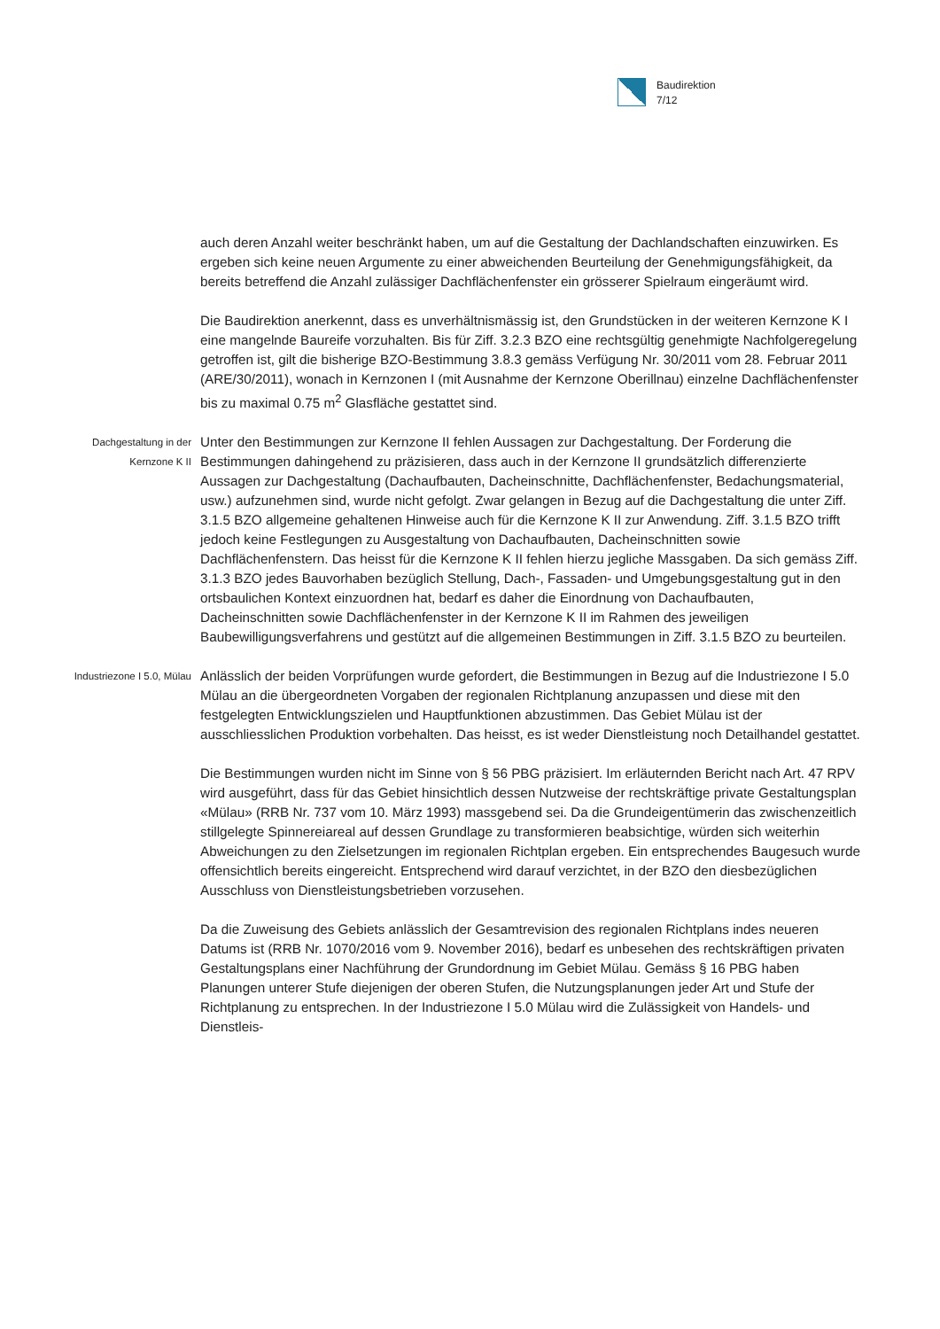Baudirektion
7/12
auch deren Anzahl weiter beschränkt haben, um auf die Gestaltung der Dachlandschaften einzuwirken. Es ergeben sich keine neuen Argumente zu einer abweichenden Beurteilung der Genehmigungsfähigkeit, da bereits betreffend die Anzahl zulässiger Dachflächenfenster ein grösserer Spielraum eingeräumt wird.
Die Baudirektion anerkennt, dass es unverhältnismässig ist, den Grundstücken in der weiteren Kernzone K I eine mangelnde Baureife vorzuhalten. Bis für Ziff. 3.2.3 BZO eine rechtsgültig genehmigte Nachfolgeregelung getroffen ist, gilt die bisherige BZO-Bestimmung 3.8.3 gemäss Verfügung Nr. 30/2011 vom 28. Februar 2011 (ARE/30/2011), wonach in Kernzonen I (mit Ausnahme der Kernzone Oberillnau) einzelne Dachflächenfenster bis zu maximal 0.75 m<sup>2</sup> Glasfläche gestattet sind.
Dachgestaltung in der Kernzone K II
Unter den Bestimmungen zur Kernzone II fehlen Aussagen zur Dachgestaltung. Der Forderung die Bestimmungen dahingehend zu präzisieren, dass auch in der Kernzone II grundsätzlich differenzierte Aussagen zur Dachgestaltung (Dachaufbauten, Dacheinschnitte, Dachflächenfenster, Bedachungsmaterial, usw.) aufzunehmen sind, wurde nicht gefolgt. Zwar gelangen in Bezug auf die Dachgestaltung die unter Ziff. 3.1.5 BZO allgemeine gehaltenen Hinweise auch für die Kernzone K II zur Anwendung. Ziff. 3.1.5 BZO trifft jedoch keine Festlegungen zu Ausgestaltung von Dachaufbauten, Dacheinschnitten sowie Dachflächenfenstern. Das heisst für die Kernzone K II fehlen hierzu jegliche Massgaben. Da sich gemäss Ziff. 3.1.3 BZO jedes Bauvorhaben bezüglich Stellung, Dach-, Fassaden- und Umgebungsgestaltung gut in den ortsbaulichen Kontext einzuordnen hat, bedarf es daher die Einordnung von Dachaufbauten, Dacheinschnitten sowie Dachflächenfenster in der Kernzone K II im Rahmen des jeweiligen Baubewilligungsverfahrens und gestützt auf die allgemeinen Bestimmungen in Ziff. 3.1.5 BZO zu beurteilen.
Industriezone I 5.0, Mülau
Anlässlich der beiden Vorprüfungen wurde gefordert, die Bestimmungen in Bezug auf die Industriezone I 5.0 Mülau an die übergeordneten Vorgaben der regionalen Richtplanung anzupassen und diese mit den festgelegten Entwicklungszielen und Hauptfunktionen abzustimmen. Das Gebiet Mülau ist der ausschliesslichen Produktion vorbehalten. Das heisst, es ist weder Dienstleistung noch Detailhandel gestattet.
Die Bestimmungen wurden nicht im Sinne von § 56 PBG präzisiert. Im erläuternden Bericht nach Art. 47 RPV wird ausgeführt, dass für das Gebiet hinsichtlich dessen Nutzweise der rechtskräftige private Gestaltungsplan «Mülau» (RRB Nr. 737 vom 10. März 1993) massgebend sei. Da die Grundeigentümerin das zwischenzeitlich stillgelegte Spinnereiareal auf dessen Grundlage zu transformieren beabsichtige, würden sich weiterhin Abweichungen zu den Zielsetzungen im regionalen Richtplan ergeben. Ein entsprechendes Baugesuch wurde offensichtlich bereits eingereicht. Entsprechend wird darauf verzichtet, in der BZO den diesbezüglichen Ausschluss von Dienstleistungsbetrieben vorzusehen.
Da die Zuweisung des Gebiets anlässlich der Gesamtrevision des regionalen Richtplans indes neueren Datums ist (RRB Nr. 1070/2016 vom 9. November 2016), bedarf es unbesehen des rechtskräftigen privaten Gestaltungsplans einer Nachführung der Grundordnung im Gebiet Mülau. Gemäss § 16 PBG haben Planungen unterer Stufe diejenigen der oberen Stufen, die Nutzungsplanungen jeder Art und Stufe der Richtplanung zu entsprechen. In der Industriezone I 5.0 Mülau wird die Zulässigkeit von Handels- und Dienstleis-